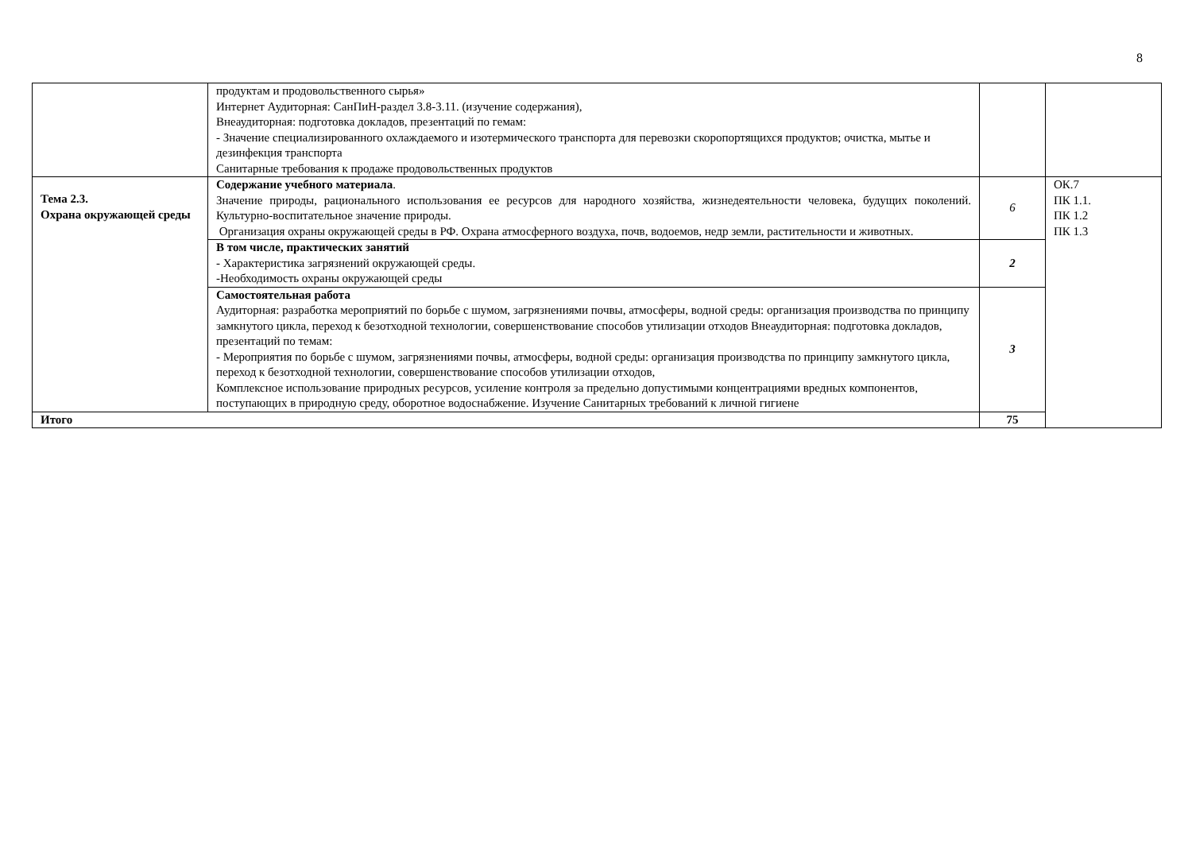8
| | продуктам и продовольственного сырья» Интернет Аудиторная: СанПиН-раздел 3.8-3.11. (изучение содержания), Внеаудиторная: подготовка докладов, презентаций по гемам: - Значение специализированного охлаждаемого и изотермического транспорта для перевозки скоропортящихся продуктов; очистка, мытье и дезинфекция транспорта Санитарные требования к продаже продовольственных продуктов | | |
| Тема 2.3. Охрана окружающей среды | Содержание учебного материала . Значение природы, рационального использования ее ресурсов для народного хозяйства, жизнедеятельности человека, будущих поколений. Культурно-воспитательное значение природы. Организация охраны окружающей среды в РФ. Охрана атмосферного воздуха, почв, водоемов, недр земли, растительности и животных. | 6 | ОК.7 ПК 1.1. ПК 1.2 ПК 1.3 |
| | В том числе, практических занятий - Характеристика загрязнений окружающей среды. -Необходимость охраны окружающей среды | 2 | |
| | Самостоятельная работа Аудиторная: разработка мероприятий по борьбе с шумом, загрязнениями почвы, атмосферы, водной среды: организация производства по принципу замкнутого цикла, переход к безотходной технологии, совершенствование способов утилизации отходов Внеаудиторная: подготовка докладов, презентаций по темам: - Мероприятия по борьбе с шумом, загрязнениями почвы, атмосферы, водной среды: организация производства по принципу замкнутого цикла, переход к безотходной технологии, совершенствование способов утилизации отходов, Комплексное использование природных ресурсов, усиление контроля за предельно допустимыми концентрациями вредных компонентов, поступающих в природную среду, оборотное водоснабжение. Изучение Санитарных требований к личной гигиене | 3 | |
| Итого | | 75 | |